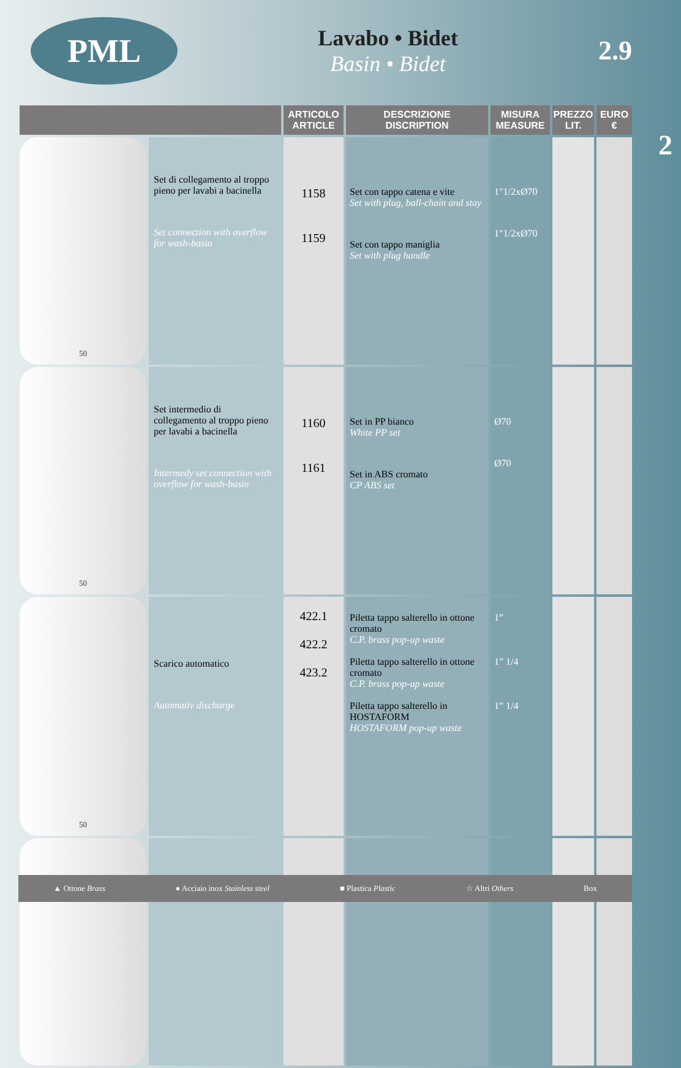PML
Lavabo • Bidet
Basin • Bidet
2.9
2
| | | ARTICOLO ARTICLE | DESCRIZIONE DISCRIPTION | MISURA MEASURE | PREZZO LIT. | EURO € |
| --- | --- | --- | --- | --- | --- | --- |
| 50 | Set di collegamento al troppo pieno per lavabi a bacinella Set connection with overflow for wash-basin | 1158 1159 | Set con tappo catena e vite Set with plug, ball-chain and stay Set con tappo maniglia Set with plug handle | 1"1/2xØ70 1"1/2xØ70 | | |
| 50 | Set intermedio di collegamento al troppo pieno per lavabi a bacinella Intermedy set connection with overflow for wash-basin | 1160 1161 | Set in PP bianco White PP set Set in ABS cromato CP ABS set | Ø70 Ø70 | | |
| 50 | Scarico automatico Automativ discharge | 422.1 422.2 423.2 | Piletta tappo salterello in ottone cromato C.P. brass pop-up waste Piletta tappo salterello in ottone cromato C.P. brass pop-up waste Piletta tappo salterello in HOSTAFORM HOSTAFORM pop-up waste | 1” 1” 1/4 1” 1/4 | | |
▲ Ottone Brass ● Acciaio inox Stainless steel ■ Plastica Plastic ☆ Altri Others Box